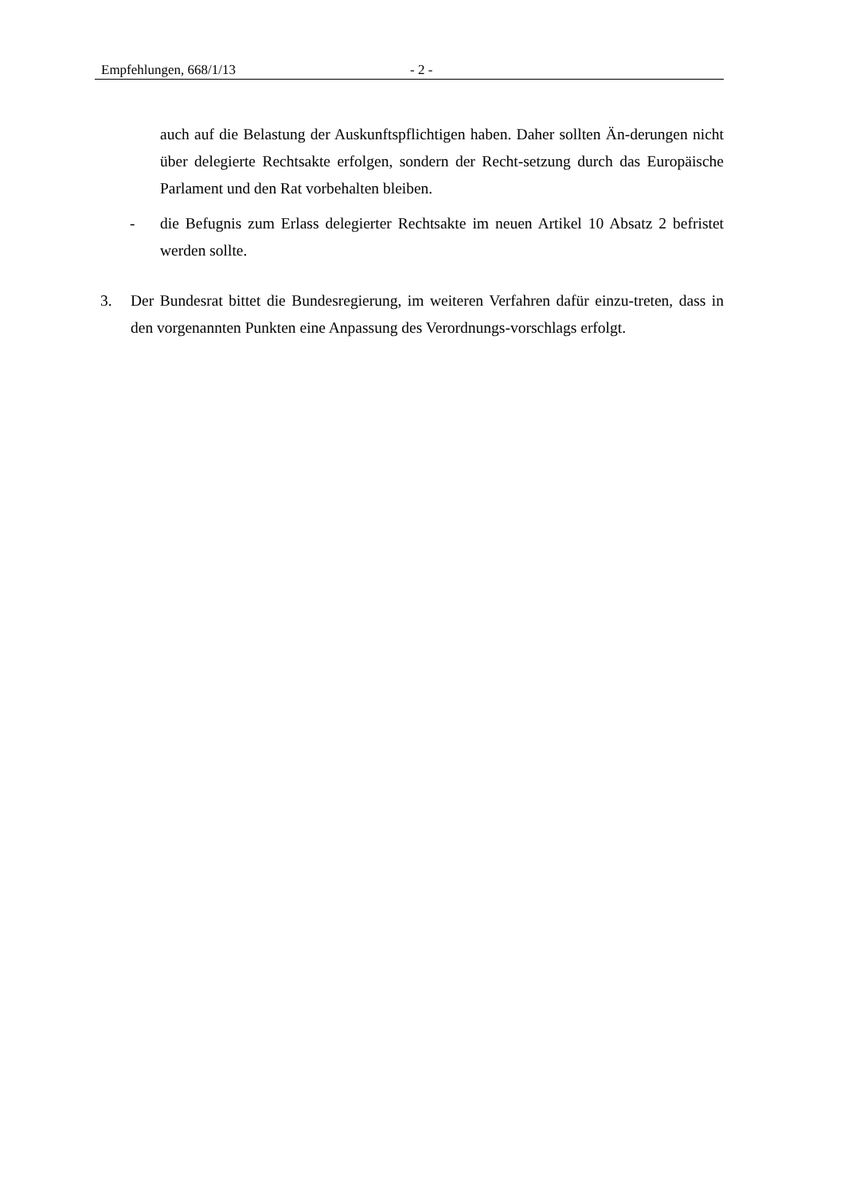Empfehlungen, 668/1/13 - 2 -
auch auf die Belastung der Auskunftspflichtigen haben. Daher sollten Än-derungen nicht über delegierte Rechtsakte erfolgen, sondern der Recht-setzung durch das Europäische Parlament und den Rat vorbehalten bleiben.
- die Befugnis zum Erlass delegierter Rechtsakte im neuen Artikel 10 Absatz 2 befristet werden sollte.
3. Der Bundesrat bittet die Bundesregierung, im weiteren Verfahren dafür einzu-treten, dass in den vorgenannten Punkten eine Anpassung des Verordnungs-vorschlags erfolgt.